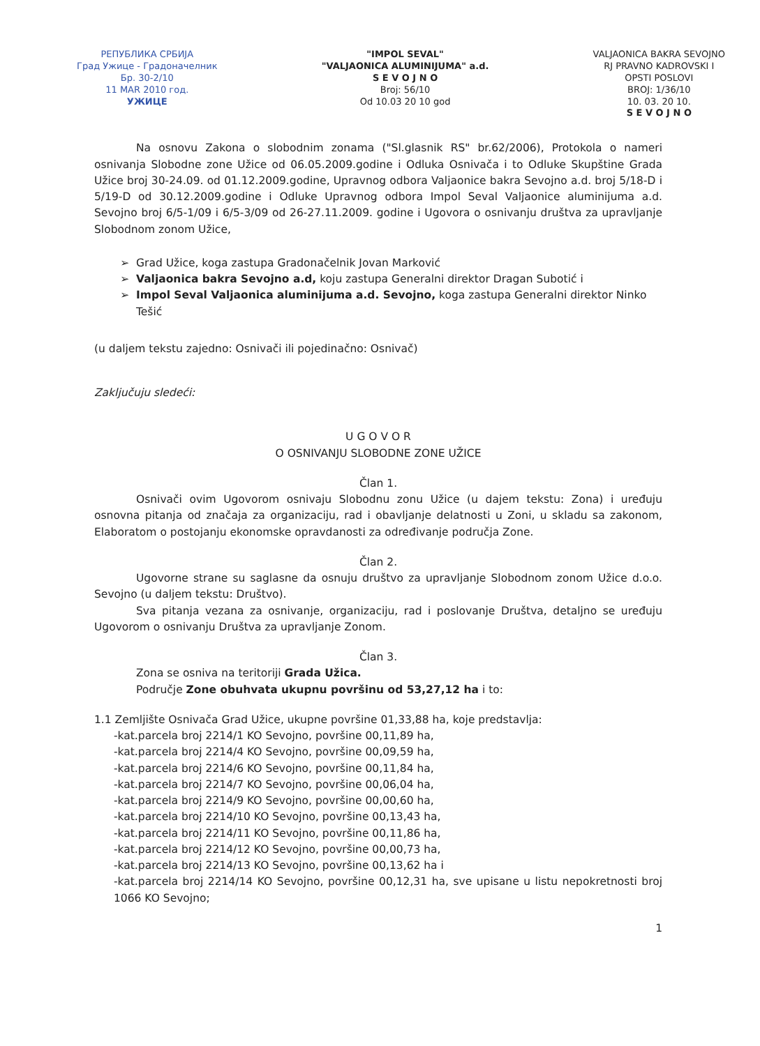РЕПУБЛИКА СРБИЈА
Град Ужице - Градоначелник
Бр. 30-2/10
11 MAR 2010 год.
УЖИЦЕ
"IMPOL SEVAL"
"VALJAONICA ALUMINIJUMA" a.d.
S E V O J N O
Broj: 56/10
Od 10.03 20 10 god
VALJAONICA BAKRA SEVOJNO
RJ PRAVNO KADROVSKI I
OPSTI POSLOVI
BROJ: 1/36/10
10. 03. 20 10.
S E V O J N O
Na osnovu Zakona o slobodnim zonama ("Sl.glasnik RS" br.62/2006), Protokola o nameri osnivanja Slobodne zone Užice od 06.05.2009.godine i Odluka Osnivača i to Odluke Skupštine Grada Užice broj 30-24.09. od 01.12.2009.godine, Upravnog odbora Valjaonice bakra Sevojno a.d. broj 5/18-D i 5/19-D od 30.12.2009.godine i Odluke Upravnog odbora Impol Seval Valjaonice aluminijuma a.d. Sevojno broj 6/5-1/09 i 6/5-3/09 od 26-27.11.2009. godine i Ugovora o osnivanju društva za upravljanje Slobodnom zonom Užice,
Grad Užice, koga zastupa Gradonačelnik Jovan Marković
Valjaonica bakra Sevojno a.d, koju zastupa Generalni direktor Dragan Subotić i
Impol Seval Valjaonica aluminijuma a.d. Sevojno, koga zastupa Generalni direktor Ninko Tešić
(u daljem tekstu zajedno: Osnivači ili pojedinačno: Osnivač)
Zaključuju sledeći:
U G O V O R
O OSNIVANJU SLOBODNE ZONE UŽICE
Član 1.
Osnivači ovim Ugovorom osnivaju Slobodnu zonu Užice (u dajem tekstu: Zona) i uređuju osnovna pitanja od značaja za organizaciju, rad i obavljanje delatnosti u Zoni, u skladu sa zakonom, Elaboratom o postojanju ekonomske opravdanosti za određivanje područja Zone.
Član 2.
Ugovorne strane su saglasne da osnuju društvo za upravljanje Slobodnom zonom Užice d.o.o. Sevojno (u daljem tekstu: Društvo).
Sva pitanja vezana za osnivanje, organizaciju, rad i poslovanje Društva, detaljno se uređuju Ugovorom o osnivanju Društva za upravljanje Zonom.
Član 3.
Zona se osniva na teritoriji Grada Užica.
Područje Zone obuhvata ukupnu površinu od 53,27,12 ha i to:
1.1 Zemljište Osnivača Grad Užice, ukupne površine 01,33,88 ha, koje predstavlja:
-kat.parcela broj 2214/1 KO Sevojno, površine 00,11,89 ha,
-kat.parcela broj 2214/4 KO Sevojno, površine 00,09,59 ha,
-kat.parcela broj 2214/6 KO Sevojno, površine 00,11,84 ha,
-kat.parcela broj 2214/7 KO Sevojno, površine 00,06,04 ha,
-kat.parcela broj 2214/9 KO Sevojno, površine 00,00,60 ha,
-kat.parcela broj 2214/10 KO Sevojno, površine 00,13,43 ha,
-kat.parcela broj 2214/11 KO Sevojno, površine 00,11,86 ha,
-kat.parcela broj 2214/12 KO Sevojno, površine 00,00,73 ha,
-kat.parcela broj 2214/13 KO Sevojno, površine 00,13,62 ha i
-kat.parcela broj 2214/14 KO Sevojno, površine 00,12,31 ha, sve upisane u listu nepokretnosti broj 1066 KO Sevojno;
1